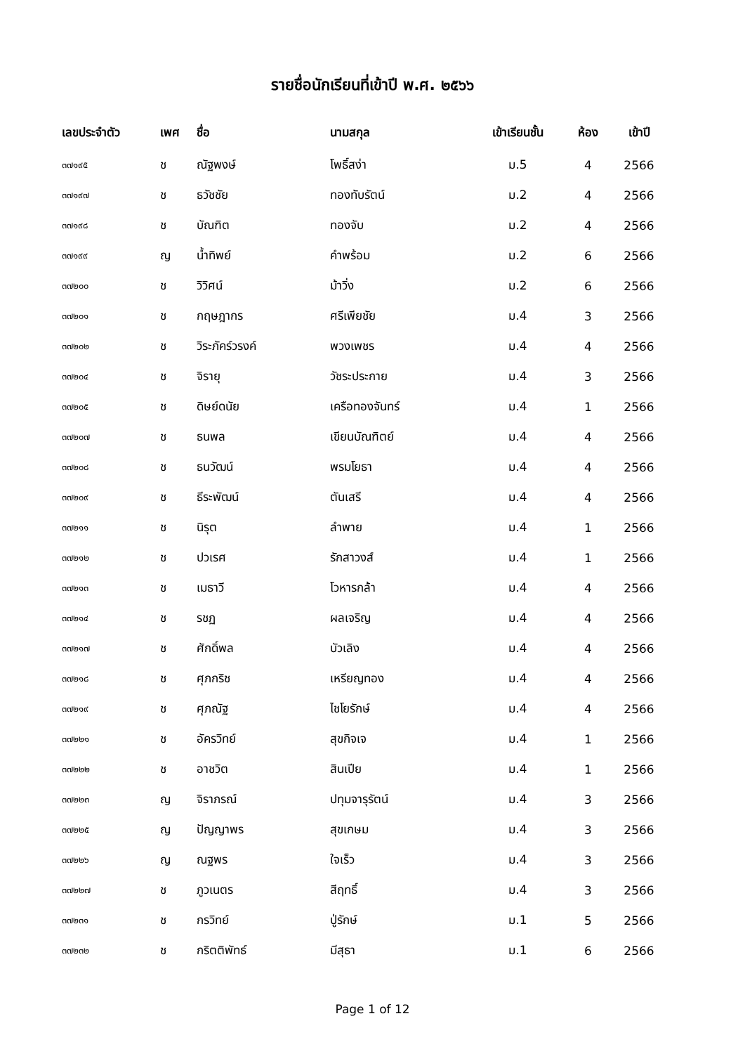รายชื่อนักเรียนที่เข้าปี พ.ศ. ๒๕๖๖
| เลขประจำตัว | เพศ | ชื่อ | นามสกุล | เข้าเรียนชั้น | ห้อง | เข้าปี |
| --- | --- | --- | --- | --- | --- | --- |
| ๓๗๑๙๕ | ช | ณัฐพงษ์ | โพธิ์สง่า | ม.5 | 4 | 2566 |
| ๓๗๑๙๗ | ช | ธวัชชัย | ทองทับรัตน์ | ม.2 | 4 | 2566 |
| ๓๗๑๙๘ | ช | บัณฑิต | ทองจับ | ม.2 | 4 | 2566 |
| ๓๗๑๙๙ | ญ | น้ำทิพย์ | คำพร้อม | ม.2 | 6 | 2566 |
| ๓๗๒๐๐ | ช | วิวิศน์ | ม้าวิ่ง | ม.2 | 6 | 2566 |
| ๓๗๒๐๑ | ช | กฤษฎากร | ศรีเพียชัย | ม.4 | 3 | 2566 |
| ๓๗๒๐๒ | ช | วิระภัคร์วรงค์ | พวงเพชร | ม.4 | 4 | 2566 |
| ๓๗๒๐๔ | ช | จิรายุ | วัชระประกาย | ม.4 | 3 | 2566 |
| ๓๗๒๐๕ | ช | ดิษย์ดนัย | เครือทองจันทร์ | ม.4 | 1 | 2566 |
| ๓๗๒๐๗ | ช | ธนพล | เขียนบัณฑิตย์ | ม.4 | 4 | 2566 |
| ๓๗๒๐๘ | ช | ธนวัฒน์ | พรมโยธา | ม.4 | 4 | 2566 |
| ๓๗๒๐๙ | ช | ธีระพัฒน์ | ตันเสรี | ม.4 | 4 | 2566 |
| ๓๗๒๑๑ | ช | นิรุต | ลำพาย | ม.4 | 1 | 2566 |
| ๓๗๒๑๒ | ช | ปวเรศ | รักสาวงส์ | ม.4 | 1 | 2566 |
| ๓๗๒๑๓ | ช | เมธาวี | โวหารกล้า | ม.4 | 4 | 2566 |
| ๓๗๒๑๔ | ช | รชฏ | ผลเจริญ | ม.4 | 4 | 2566 |
| ๓๗๒๑๗ | ช | ศักดิ์พล | บัวเลิง | ม.4 | 4 | 2566 |
| ๓๗๒๑๘ | ช | ศุภกริช | เหรียญทอง | ม.4 | 4 | 2566 |
| ๓๗๒๑๙ | ช | ศุภณัฐ | ไชโยรักษ์ | ม.4 | 4 | 2566 |
| ๓๗๒๒๑ | ช | อัครวิทย์ | สุขกิจเจ | ม.4 | 1 | 2566 |
| ๓๗๒๒๒ | ช | อาชวิต | สินเปีย | ม.4 | 1 | 2566 |
| ๓๗๒๒๓ | ญ | จิราภรณ์ | ปทุมจารุรัตน์ | ม.4 | 3 | 2566 |
| ๓๗๒๒๕ | ญ | ปัญญาพร | สุขเกษม | ม.4 | 3 | 2566 |
| ๓๗๒๒๖ | ญ | ณฐพร | ใจเร็ว | ม.4 | 3 | 2566 |
| ๓๗๒๒๗ | ช | ภูวเนตร | สีฤทธิ์ | ม.4 | 3 | 2566 |
| ๓๗๒๓๑ | ช | กรวิทย์ | ปู่รักษ์ | ม.1 | 5 | 2566 |
| ๓๗๒๓๒ | ช | กริตติพัทธ์ | มีสุธา | ม.1 | 6 | 2566 |
Page 1 of 12